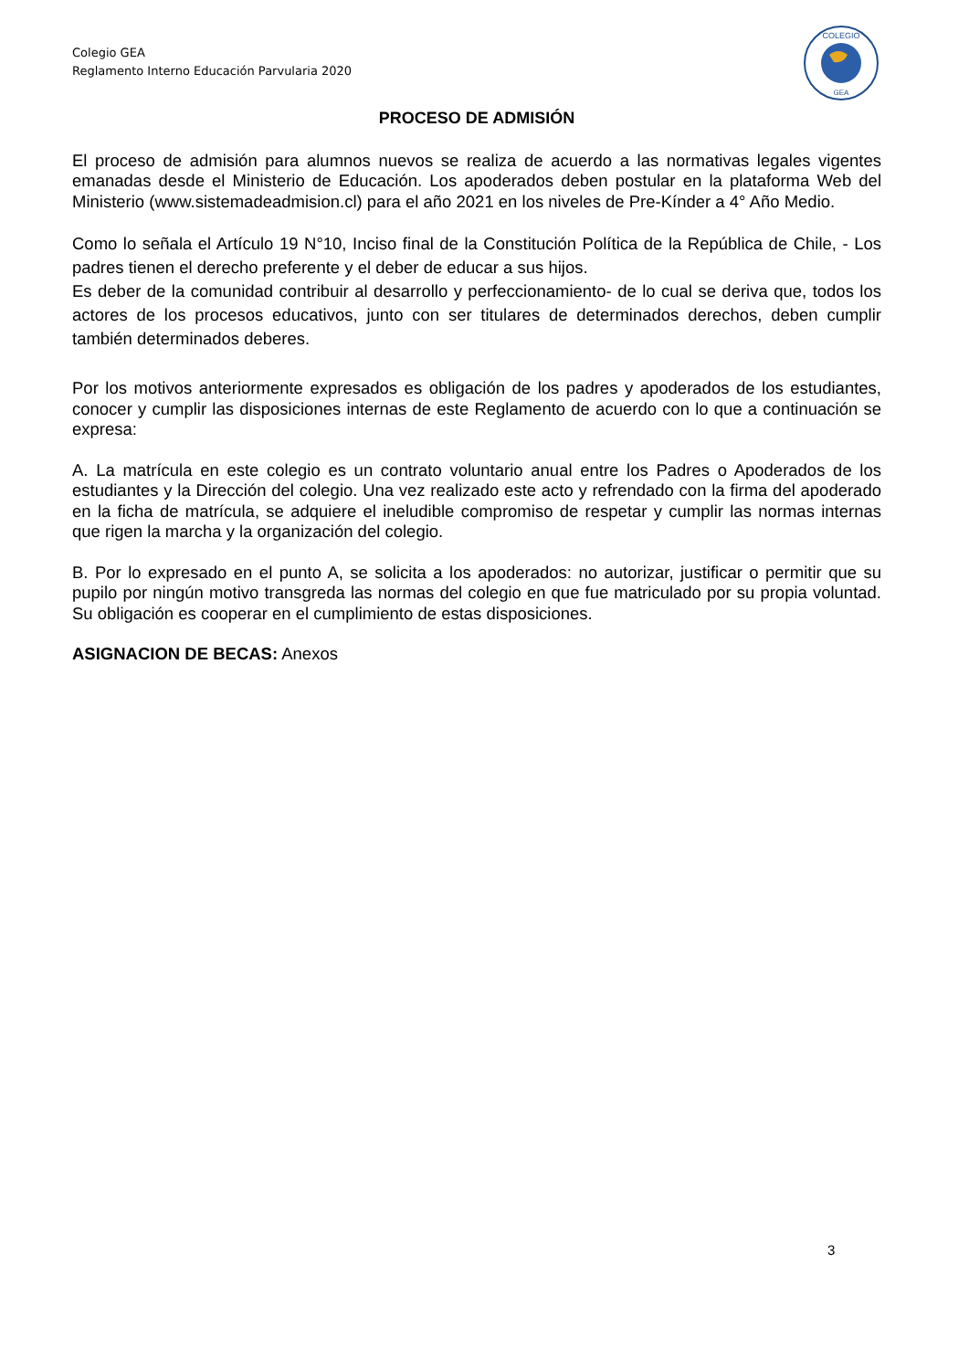Colegio GEA
Reglamento Interno Educación Parvularia 2020
COLEGIO
GEA
PROCESO DE ADMISIÓN
El proceso de admisión para alumnos nuevos se realiza de acuerdo a las normativas legales vigentes emanadas desde el Ministerio de Educación. Los apoderados deben postular en la plataforma Web del Ministerio (www.sistemadeadmision.cl) para el año 2021 en los niveles de Pre-Kínder a 4° Año Medio.
Como lo señala el Artículo 19 N°10, Inciso final de la Constitución Política de la República de Chile, - Los padres tienen el derecho preferente y el deber de educar a sus hijos.
Es deber de la comunidad contribuir al desarrollo y perfeccionamiento- de lo cual se deriva que, todos los actores de los procesos educativos, junto con ser titulares de determinados derechos, deben cumplir también determinados deberes.
Por los motivos anteriormente expresados es obligación de los padres y apoderados de los estudiantes, conocer y cumplir las disposiciones internas de este Reglamento de acuerdo con lo que a continuación se expresa:
A. La matrícula en este colegio es un contrato voluntario anual entre los Padres o Apoderados de los estudiantes y la Dirección del colegio. Una vez realizado este acto y refrendado con la firma del apoderado en la ficha de matrícula, se adquiere el ineludible compromiso de respetar y cumplir las normas internas que rigen la marcha y la organización del colegio.
B. Por lo expresado en el punto A, se solicita a los apoderados: no autorizar, justificar o permitir que su pupilo por ningún motivo transgreda las normas del colegio en que fue matriculado por su propia voluntad. Su obligación es cooperar en el cumplimiento de estas disposiciones.
ASIGNACION DE BECAS: Anexos
3